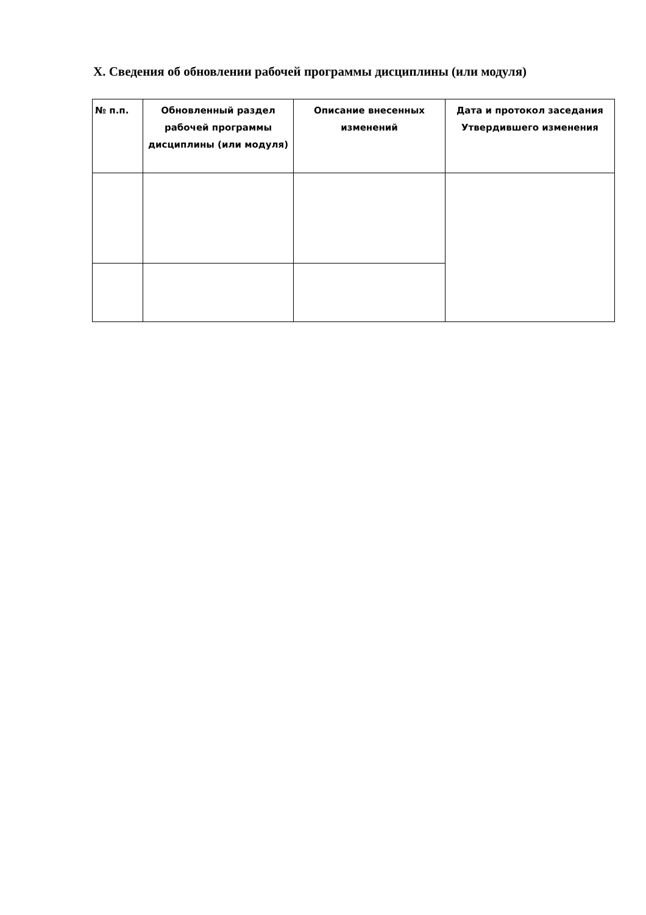X. Сведения об обновлении рабочей программы дисциплины (или модуля)
| № п.п. | Обновленный раздел рабочей программы дисциплины (или модуля) | Описание внесенных изменений | Дата и протокол заседания Утвердившего изменения |
| --- | --- | --- | --- |